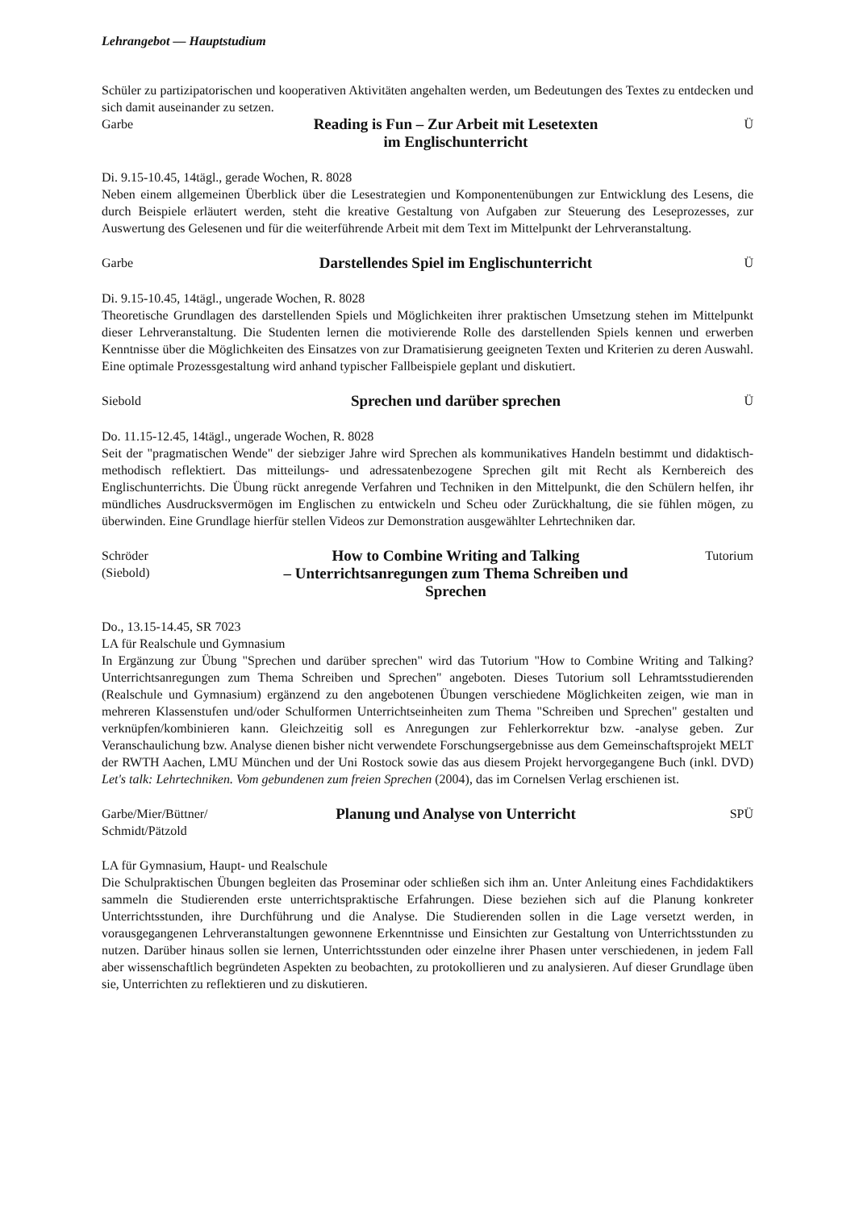Lehrangebot — Hauptstudium
Schüler zu partizipatorischen und kooperativen Aktivitäten angehalten werden, um Bedeutungen des Textes zu entdecken und sich damit auseinander zu setzen.
Garbe
Reading is Fun – Zur Arbeit mit Lesetexten
im Englischunterricht
Ü
Di. 9.15-10.45, 14tägl., gerade Wochen, R. 8028
Neben einem allgemeinen Überblick über die Lesestrategien und Komponentenübungen zur Entwicklung des Lesens, die durch Beispiele erläutert werden, steht die kreative Gestaltung von Aufgaben zur Steuerung des Leseprozesses, zur Auswertung des Gelesenen und für die weiterführende Arbeit mit dem Text im Mittelpunkt der Lehrveranstaltung.
Garbe
Darstellendes Spiel im Englischunterricht
Ü
Di. 9.15-10.45, 14tägl., ungerade Wochen, R. 8028
Theoretische Grundlagen des darstellenden Spiels und Möglichkeiten ihrer praktischen Umsetzung stehen im Mittelpunkt dieser Lehrveranstaltung. Die Studenten lernen die motivierende Rolle des darstellenden Spiels kennen und erwerben Kenntnisse über die Möglichkeiten des Einsatzes von zur Dramatisierung geeigneten Texten und Kriterien zu deren Auswahl. Eine optimale Prozessgestaltung wird anhand typischer Fallbeispiele geplant und diskutiert.
Siebold
Sprechen und darüber sprechen
Ü
Do. 11.15-12.45, 14tägl., ungerade Wochen, R. 8028
Seit der "pragmatischen Wende" der siebziger Jahre wird Sprechen als kommunikatives Handeln bestimmt und didaktisch-methodisch reflektiert. Das mitteilungs- und adressatenbezogene Sprechen gilt mit Recht als Kernbereich des Englischunterrichts. Die Übung rückt anregende Verfahren und Techniken in den Mittelpunkt, die den Schülern helfen, ihr mündliches Ausdrucksvermögen im Englischen zu entwickeln und Scheu oder Zurückhaltung, die sie fühlen mögen, zu überwinden. Eine Grundlage hierfür stellen Videos zur Demonstration ausgewählter Lehrtechniken dar.
Schröder
(Siebold)
How to Combine Writing and Talking
– Unterrichtsanregungen zum Thema Schreiben und
Sprechen
Tutorium
Do., 13.15-14.45, SR 7023
LA für Realschule und Gymnasium
In Ergänzung zur Übung "Sprechen und darüber sprechen" wird das Tutorium "How to Combine Writing and Talking? Unterrichtsanregungen zum Thema Schreiben und Sprechen" angeboten. Dieses Tutorium soll Lehramtsstudierenden (Realschule und Gymnasium) ergänzend zu den angebotenen Übungen verschiedene Möglichkeiten zeigen, wie man in mehreren Klassenstufen und/oder Schulformen Unterrichtseinheiten zum Thema "Schreiben und Sprechen" gestalten und verknüpfen/kombinieren kann. Gleichzeitig soll es Anregungen zur Fehlerkorrektur bzw. -analyse geben. Zur Veranschaulichung bzw. Analyse dienen bisher nicht verwendete Forschungsergebnisse aus dem Gemeinschaftsprojekt MELT der RWTH Aachen, LMU München und der Uni Rostock sowie das aus diesem Projekt hervorgegangene Buch (inkl. DVD) Let's talk: Lehrtechniken. Vom gebundenen zum freien Sprechen (2004), das im Cornelsen Verlag erschienen ist.
Garbe/Mier/Büttner/
Schmidt/Pätzold
Planung und Analyse von Unterricht
SPÜ
LA für Gymnasium, Haupt- und Realschule
Die Schulpraktischen Übungen begleiten das Proseminar oder schließen sich ihm an. Unter Anleitung eines Fachdidaktikers sammeln die Studierenden erste unterrichtspraktische Erfahrungen. Diese beziehen sich auf die Planung konkreter Unterrichtsstunden, ihre Durchführung und die Analyse. Die Studierenden sollen in die Lage versetzt werden, in vorausgegangenen Lehrveranstaltungen gewonnene Erkenntnisse und Einsichten zur Gestaltung von Unterrichtsstunden zu nutzen. Darüber hinaus sollen sie lernen, Unterrichtsstunden oder einzelne ihrer Phasen unter verschiedenen, in jedem Fall aber wissenschaftlich begründeten Aspekten zu beobachten, zu protokollieren und zu analysieren. Auf dieser Grundlage üben sie, Unterrichten zu reflektieren und zu diskutieren.